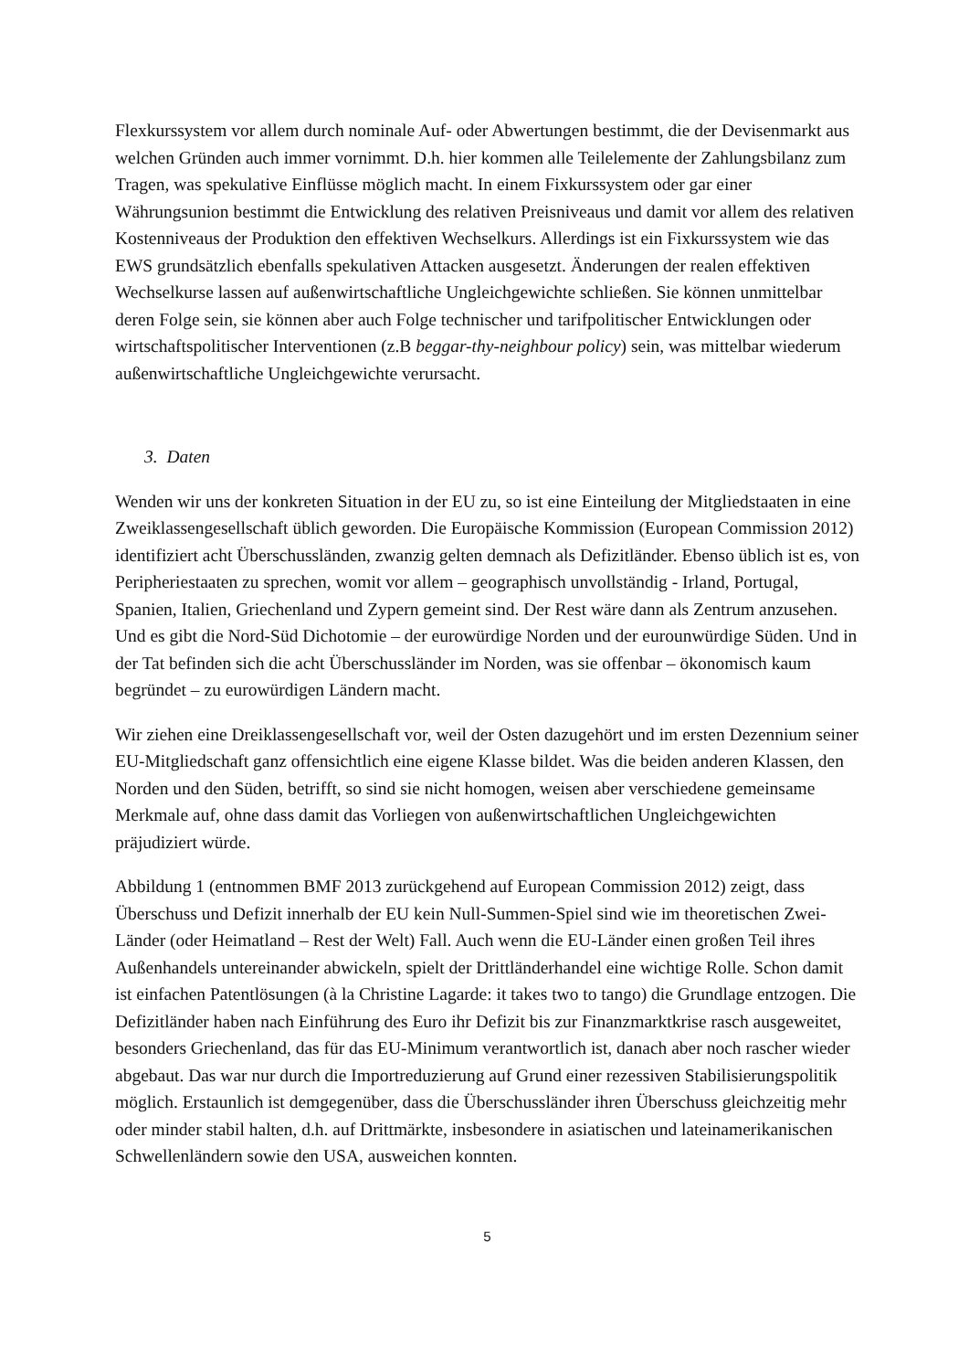Flexkurssystem vor allem durch nominale Auf- oder Abwertungen bestimmt, die der Devisenmarkt aus welchen Gründen auch immer vornimmt. D.h. hier kommen alle Teilelemente der Zahlungsbilanz zum Tragen, was spekulative Einflüsse möglich macht. In einem Fixkurssystem oder gar einer Währungsunion bestimmt die Entwicklung des relativen Preisniveaus und damit vor allem des relativen Kostenniveaus der Produktion den effektiven Wechselkurs. Allerdings ist ein Fixkurssystem wie das EWS grundsätzlich ebenfalls spekulativen Attacken ausgesetzt. Änderungen der realen effektiven Wechselkurse lassen auf außenwirtschaftliche Ungleichgewichte schließen. Sie können unmittelbar deren Folge sein, sie können aber auch Folge technischer und tarifpolitischer Entwicklungen oder wirtschaftspolitischer Interventionen (z.B beggar-thy-neighbour policy) sein, was mittelbar wiederum außenwirtschaftliche Ungleichgewichte verursacht.
3. Daten
Wenden wir uns der konkreten Situation in der EU zu, so ist eine Einteilung der Mitgliedstaaten in eine Zweiklassengesellschaft üblich geworden. Die Europäische Kommission (European Commission 2012) identifiziert acht Überschussländen, zwanzig gelten demnach als Defizitländer. Ebenso üblich ist es, von Peripheriestaaten zu sprechen, womit vor allem – geographisch unvollständig - Irland, Portugal, Spanien, Italien, Griechenland und Zypern gemeint sind. Der Rest wäre dann als Zentrum anzusehen. Und es gibt die Nord-Süd Dichotomie – der eurowürdige Norden und der eurounwürdige Süden. Und in der Tat befinden sich die acht Überschussländer im Norden, was sie offenbar – ökonomisch kaum begründet – zu eurowürdigen Ländern macht.
Wir ziehen eine Dreiklassengesellschaft vor, weil der Osten dazugehört und im ersten Dezennium seiner EU-Mitgliedschaft ganz offensichtlich eine eigene Klasse bildet. Was die beiden anderen Klassen, den Norden und den Süden, betrifft, so sind sie nicht homogen, weisen aber verschiedene gemeinsame Merkmale auf, ohne dass damit das Vorliegen von außenwirtschaftlichen Ungleichgewichten präjudiziert würde.
Abbildung 1 (entnommen BMF 2013 zurückgehend auf European Commission 2012) zeigt, dass Überschuss und Defizit innerhalb der EU kein Null-Summen-Spiel sind wie im theoretischen Zwei-Länder (oder Heimatland – Rest der Welt) Fall. Auch wenn die EU-Länder einen großen Teil ihres Außenhandels untereinander abwickeln, spielt der Drittländerhandel eine wichtige Rolle. Schon damit ist einfachen Patentlösungen (à la Christine Lagarde: it takes two to tango) die Grundlage entzogen. Die Defizitländer haben nach Einführung des Euro ihr Defizit bis zur Finanzmarktkrise rasch ausgeweitet, besonders Griechenland, das für das EU-Minimum verantwortlich ist, danach aber noch rascher wieder abgebaut. Das war nur durch die Importreduzierung auf Grund einer rezessiven Stabilisierungspolitik möglich. Erstaunlich ist demgegenüber, dass die Überschussländer ihren Überschuss gleichzeitig mehr oder minder stabil halten, d.h. auf Drittmärkte, insbesondere in asiatischen und lateinamerikanischen Schwellenländern sowie den USA, ausweichen konnten.
5